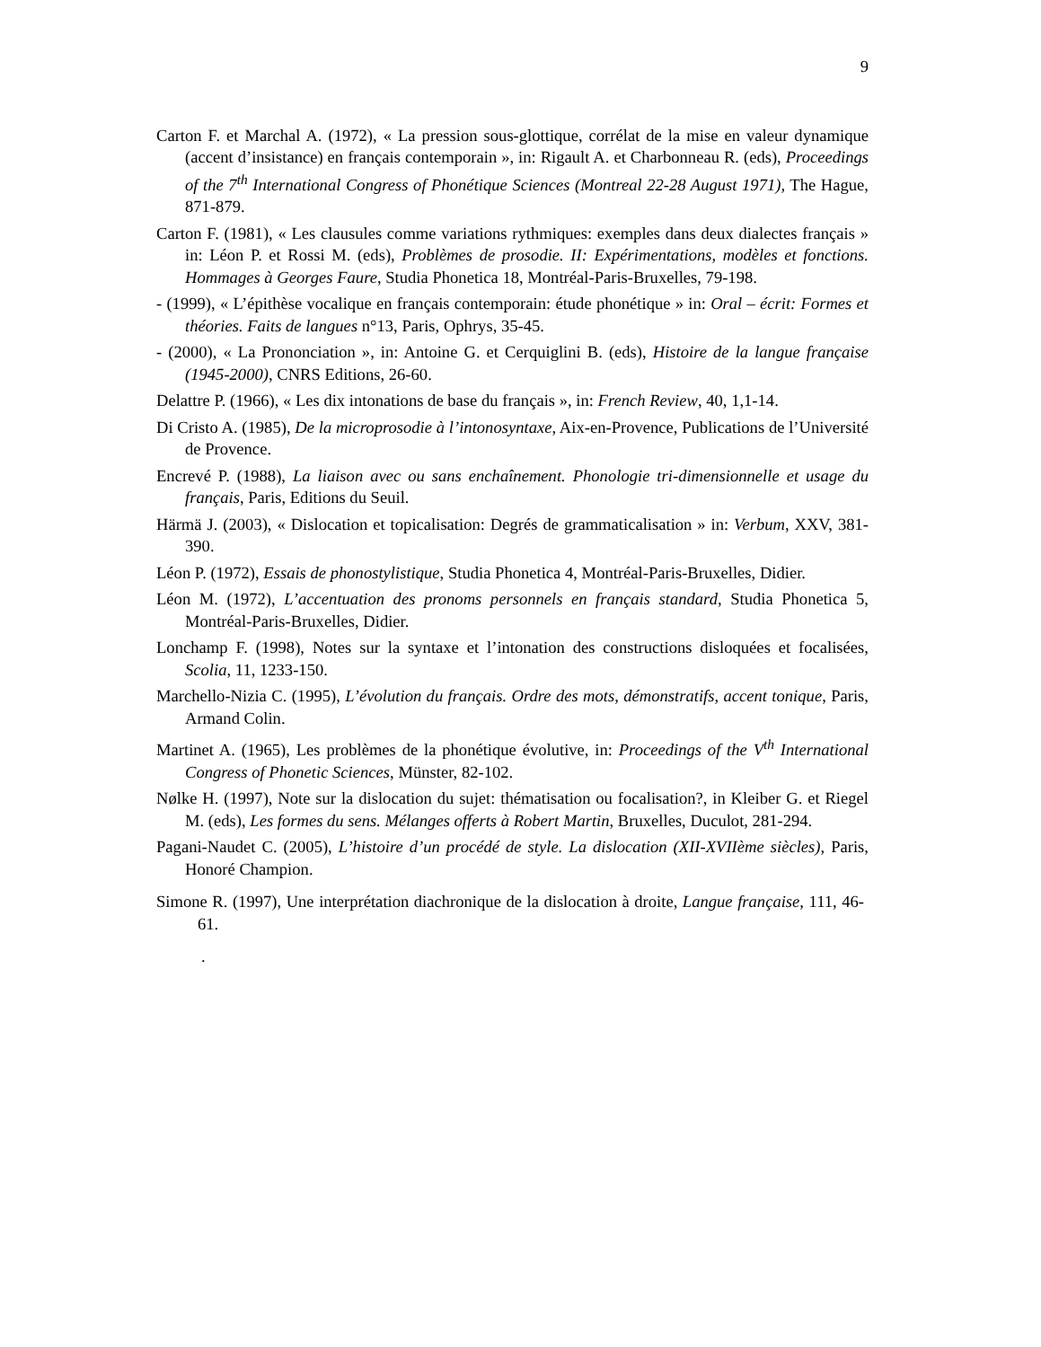9
Carton F. et Marchal A. (1972), « La pression sous-glottique, corrélat de la mise en valeur dynamique (accent d’insistance) en français contemporain », in: Rigault A. et Charbonneau R. (eds), Proceedings of the 7<sup>th</sup> International Congress of Phonétique Sciences (Montreal 22-28 August 1971), The Hague, 871-879.
Carton F. (1981), « Les clausules comme variations rythmiques: exemples dans deux dialectes français » in: Léon P. et Rossi M. (eds), Problèmes de prosodie. II: Expérimentations, modèles et fonctions. Hommages à Georges Faure, Studia Phonetica 18, Montréal-Paris-Bruxelles, 79-198.
- (1999), « L’épithèse vocalique en français contemporain: étude phonétique » in: Oral – écrit: Formes et théories. Faits de langues n°13, Paris, Ophrys, 35-45.
- (2000), « La Prononciation », in: Antoine G. et Cerquiglini B. (eds), Histoire de la langue française (1945-2000), CNRS Editions, 26-60.
Delattre P. (1966), « Les dix intonations de base du français », in: French Review, 40, 1,1-14.
Di Cristo A. (1985), De la microprosodie à l’intonosyntaxe, Aix-en-Provence, Publications de l’Université de Provence.
Encrevé P. (1988), La liaison avec ou sans enchaînement. Phonologie tri-dimensionnelle et usage du français, Paris, Editions du Seuil.
Härmä J. (2003), « Dislocation et topicalisation: Degrés de grammaticalisation » in: Verbum, XXV, 381-390.
Léon P. (1972), Essais de phonostylistique, Studia Phonetica 4, Montréal-Paris-Bruxelles, Didier.
Léon M. (1972), L’accentuation des pronoms personnels en français standard, Studia Phonetica 5, Montréal-Paris-Bruxelles, Didier.
Lonchamp F. (1998), Notes sur la syntaxe et l’intonation des constructions disloquées et focalisées, Scolia, 11, 1233-150.
Marchello-Nizia C. (1995), L’évolution du français. Ordre des mots, démonstratifs, accent tonique, Paris, Armand Colin.
Martinet A. (1965), Les problèmes de la phonétique évolutive, in: Proceedings of the V<sup>th</sup> International Congress of Phonetic Sciences, Münster, 82-102.
Nølke H. (1997), Note sur la dislocation du sujet: thématisation ou focalisation?, in Kleiber G. et Riegel M. (eds), Les formes du sens. Mélanges offerts à Robert Martin, Bruxelles, Duculot, 281-294.
Pagani-Naudet C. (2005), L’histoire d’un procédé de style. La dislocation (XII-XVIIème siècles), Paris, Honoré Champion.
Simone R. (1997), Une interprétation diachronique de la dislocation à droite, Langue française, 111, 46-61.
.